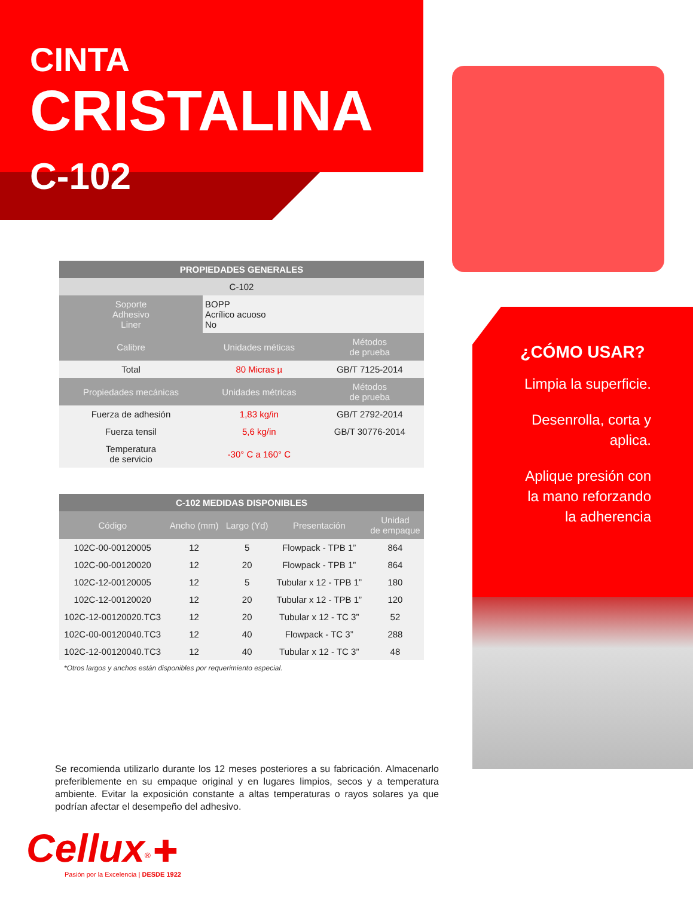CINTA
CRISTALINA
C-102
| PROPIEDADES GENERALES | | |
| --- | --- | --- |
| C-102 | | |
| Soporte Adhesivo Liner | BOPP Acrílico acuoso No | |
| Calibre | Unidades méticas | Métodos de prueba |
| Total | 80 Micras µ | GB/T 7125-2014 |
| Propiedades mecánicas | Unidades métricas | Métodos de prueba |
| Fuerza de adhesión | 1,83 kg/in | GB/T 2792-2014 |
| Fuerza tensil | 5,6 kg/in | GB/T 30776-2014 |
| Temperatura de servicio | -30° C a 160° C | |
| C-102 MEDIDAS DISPONIBLES | | | | |
| --- | --- | --- | --- | --- |
| Código | Ancho (mm) | Largo (Yd) | Presentación | Unidad de empaque |
| 102C-00-00120005 | 12 | 5 | Flowpack - TPB 1” | 864 |
| 102C-00-00120020 | 12 | 20 | Flowpack - TPB 1” | 864 |
| 102C-12-00120005 | 12 | 5 | Tubular x 12 - TPB 1” | 180 |
| 102C-12-00120020 | 12 | 20 | Tubular x 12 - TPB 1” | 120 |
| 102C-12-00120020.TC3 | 12 | 20 | Tubular x 12 - TC 3” | 52 |
| 102C-00-00120040.TC3 | 12 | 40 | Flowpack - TC 3” | 288 |
| 102C-12-00120040.TC3 | 12 | 40 | Tubular x 12 - TC 3” | 48 |
*Otros largos y anchos están disponibles por requerimiento especial.
¿CÓMO USAR?
Limpia la superficie.
Desenrolla, corta y
aplica.
Aplique presión con
la mano reforzando
la adherencia
Se recomienda utilizarlo durante los 12 meses posteriores a su fabricación. Almacenarlo preferiblemente en su empaque original y en lugares limpios, secos y a temperatura ambiente. Evitar la exposición constante a altas temperaturas o rayos solares ya que podrían afectar el desempeño del adhesivo.
Cellux<sup>®</sup> ✚
Pasión por la Excelencia | DESDE 1922